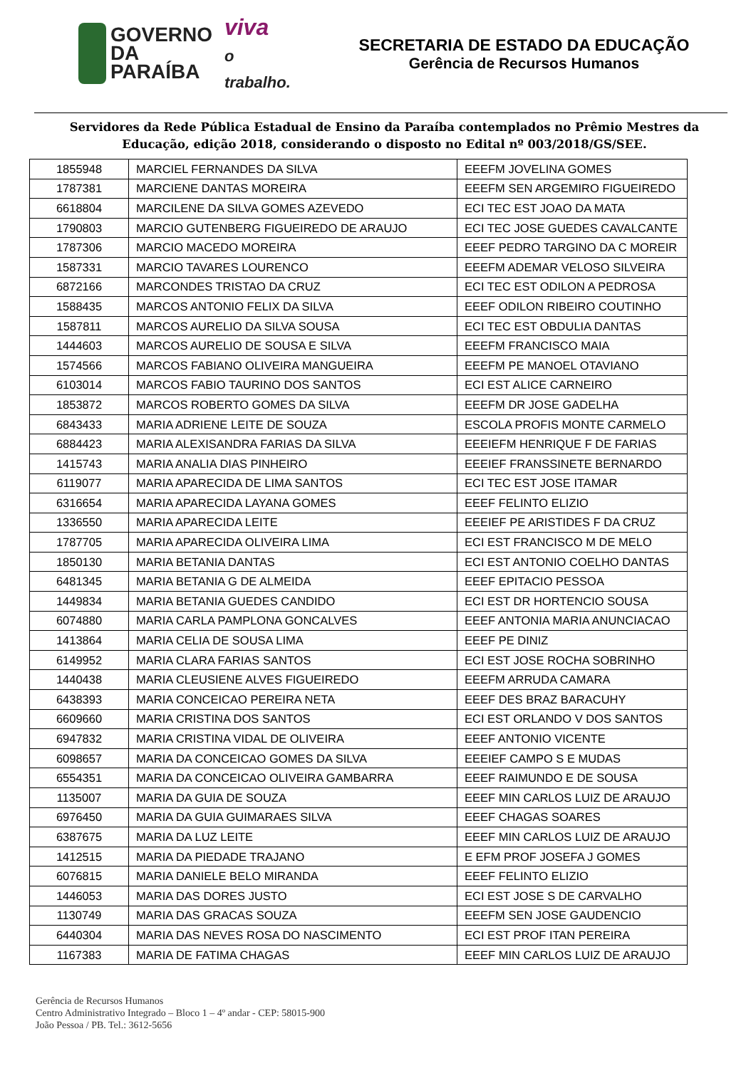GOVERNO
DA PARAÍBA
viva
o trabalho.
SECRETARIA DE ESTADO DA EDUCAÇÃO
Gerência de Recursos Humanos
Servidores da Rede Pública Estadual de Ensino da Paraíba contemplados no Prêmio Mestres da Educação, edição 2018, considerando o disposto no Edital nº 003/2018/GS/SEE.
| 1855948 | MARCIEL FERNANDES DA SILVA | EEEFM JOVELINA GOMES |
| 1787381 | MARCIENE DANTAS MOREIRA | EEEFM SEN ARGEMIRO FIGUEIREDO |
| 6618804 | MARCILENE DA SILVA GOMES AZEVEDO | ECI TEC EST JOAO DA MATA |
| 1790803 | MARCIO GUTENBERG FIGUEIREDO DE ARAUJO | ECI TEC JOSE GUEDES CAVALCANTE |
| 1787306 | MARCIO MACEDO MOREIRA | EEEF PEDRO TARGINO DA C MOREIR |
| 1587331 | MARCIO TAVARES LOURENCO | EEEFM ADEMAR VELOSO SILVEIRA |
| 6872166 | MARCONDES TRISTAO DA CRUZ | ECI TEC EST ODILON A PEDROSA |
| 1588435 | MARCOS ANTONIO FELIX DA SILVA | EEEF ODILON RIBEIRO COUTINHO |
| 1587811 | MARCOS AURELIO DA SILVA SOUSA | ECI TEC EST OBDULIA DANTAS |
| 1444603 | MARCOS AURELIO DE SOUSA E SILVA | EEEFM FRANCISCO MAIA |
| 1574566 | MARCOS FABIANO OLIVEIRA MANGUEIRA | EEEFM PE MANOEL OTAVIANO |
| 6103014 | MARCOS FABIO TAURINO DOS SANTOS | ECI EST ALICE CARNEIRO |
| 1853872 | MARCOS ROBERTO GOMES DA SILVA | EEEFM DR JOSE GADELHA |
| 6843433 | MARIA ADRIENE LEITE DE SOUZA | ESCOLA PROFIS MONTE CARMELO |
| 6884423 | MARIA ALEXISANDRA FARIAS DA SILVA | EEEIEFM HENRIQUE F DE FARIAS |
| 1415743 | MARIA ANALIA DIAS PINHEIRO | EEEIEF FRANSSINETE BERNARDO |
| 6119077 | MARIA APARECIDA DE LIMA SANTOS | ECI TEC EST JOSE ITAMAR |
| 6316654 | MARIA APARECIDA LAYANA GOMES | EEEF FELINTO ELIZIO |
| 1336550 | MARIA APARECIDA LEITE | EEEIEF PE ARISTIDES F DA CRUZ |
| 1787705 | MARIA APARECIDA OLIVEIRA LIMA | ECI EST FRANCISCO M DE MELO |
| 1850130 | MARIA BETANIA DANTAS | ECI EST ANTONIO COELHO DANTAS |
| 6481345 | MARIA BETANIA G DE ALMEIDA | EEEF EPITACIO PESSOA |
| 1449834 | MARIA BETANIA GUEDES CANDIDO | ECI EST DR HORTENCIO SOUSA |
| 6074880 | MARIA CARLA PAMPLONA GONCALVES | EEEF ANTONIA MARIA ANUNCIACAO |
| 1413864 | MARIA CELIA DE SOUSA LIMA | EEEF PE DINIZ |
| 6149952 | MARIA CLARA FARIAS SANTOS | ECI EST JOSE ROCHA SOBRINHO |
| 1440438 | MARIA CLEUSIENE ALVES FIGUEIREDO | EEEFM ARRUDA CAMARA |
| 6438393 | MARIA CONCEICAO PEREIRA NETA | EEEF DES BRAZ BARACUHY |
| 6609660 | MARIA CRISTINA DOS SANTOS | ECI EST ORLANDO V DOS SANTOS |
| 6947832 | MARIA CRISTINA VIDAL DE OLIVEIRA | EEEF ANTONIO VICENTE |
| 6098657 | MARIA DA CONCEICAO GOMES DA SILVA | EEEIEF CAMPO S E MUDAS |
| 6554351 | MARIA DA CONCEICAO OLIVEIRA GAMBARRA | EEEF RAIMUNDO E DE SOUSA |
| 1135007 | MARIA DA GUIA DE SOUZA | EEEF MIN CARLOS LUIZ DE ARAUJO |
| 6976450 | MARIA DA GUIA GUIMARAES SILVA | EEEF CHAGAS SOARES |
| 6387675 | MARIA DA LUZ LEITE | EEEF MIN CARLOS LUIZ DE ARAUJO |
| 1412515 | MARIA DA PIEDADE TRAJANO | E EFM PROF JOSEFA J GOMES |
| 6076815 | MARIA DANIELE BELO MIRANDA | EEEF FELINTO ELIZIO |
| 1446053 | MARIA DAS DORES JUSTO | ECI EST JOSE S DE CARVALHO |
| 1130749 | MARIA DAS GRACAS SOUZA | EEEFM SEN JOSE GAUDENCIO |
| 6440304 | MARIA DAS NEVES ROSA DO NASCIMENTO | ECI EST PROF ITAN PEREIRA |
| 1167383 | MARIA DE FATIMA CHAGAS | EEEF MIN CARLOS LUIZ DE ARAUJO |
Gerência de Recursos Humanos
Centro Administrativo Integrado – Bloco 1 – 4º andar - CEP: 58015-900
João Pessoa / PB. Tel.: 3612-5656